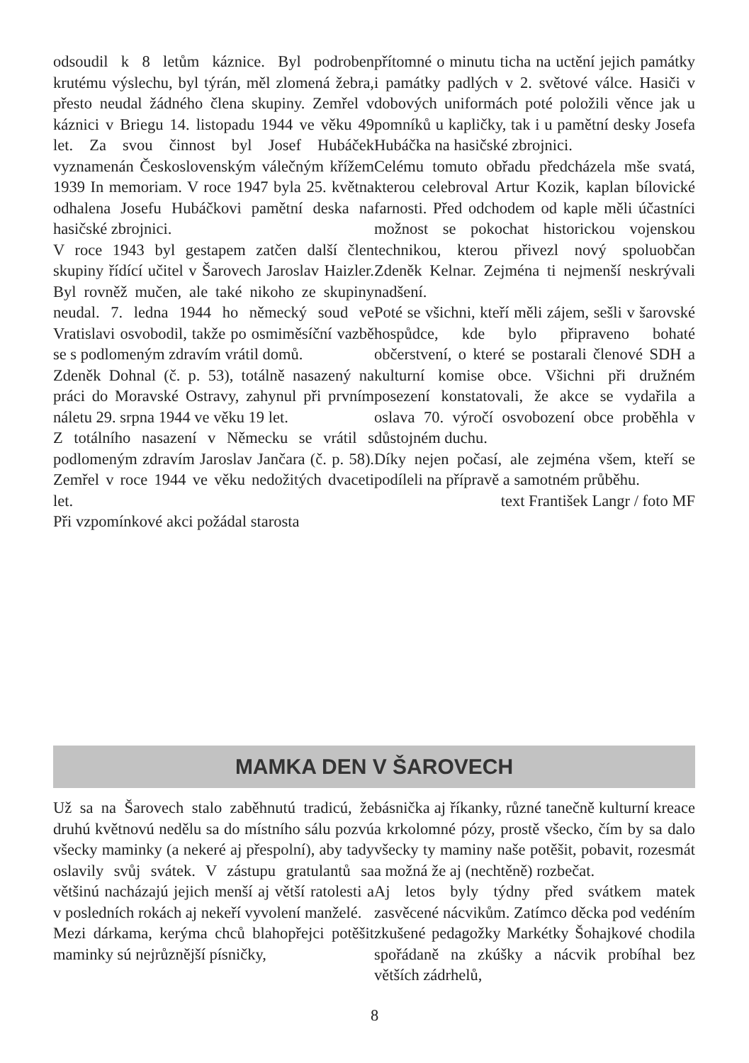odsoudil k 8 letům káznice. Byl podroben krutému výslechu, byl týrán, měl zlomená žebra, přesto neudal žádného člena skupiny. Zemřel v káznici v Briegu 14. listopadu 1944 ve věku 49 let. Za svou činnost byl Josef Hubáček vyznamenán Československým válečným křížem 1939 In memoriam. V roce 1947 byla 25. května odhalena Josefu Hubáčkovi pamětní deska na hasičské zbrojnici.
V roce 1943 byl gestapem zatčen další člen skupiny řídící učitel v Šarovech Jaroslav Haizler. Byl rovněž mučen, ale také nikoho ze skupiny neudal. 7. ledna 1944 ho německý soud ve Vratislavi osvobodil, takže po osmiměsíční vazbě se s podlomeným zdravím vrátil domů.
Zdeněk Dohnal (č. p. 53), totálně nasazený na práci do Moravské Ostravy, zahynul při prvním náletu 29. srpna 1944 ve věku 19 let.
Z totálního nasazení v Německu se vrátil s podlomeným zdravím Jaroslav Jančara (č. p. 58). Zemřel v roce 1944 ve věku nedožitých dvaceti let.
Při vzpomínkové akci požádal starosta
přítomné o minutu ticha na uctění jejich památky i památky padlých v 2. světové válce. Hasiči v dobových uniformách poté položili věnce jak u pomníků u kapličky, tak i u pamětní desky Josefa Hubáčka na hasičské zbrojnici.
Celému tomuto obřadu předcházela mše svatá, kterou celebroval Artur Kozik, kaplan bílovické farnosti. Před odchodem od kaple měli účastníci možnost se pokochat historickou vojenskou technikou, kterou přivezl nový spoluobčan Zdeněk Kelnar. Zejména ti nejmenší neskrývali nadšení.
Poté se všichni, kteří měli zájem, sešli v šarovské hospůdce, kde bylo připraveno bohaté občerstvení, o které se postarali členové SDH a kulturní komise obce. Všichni při družném posezení konstatovali, že akce se vydařila a oslava 70. výročí osvobození obce proběhla v důstojném duchu.
Díky nejen počasí, ale zejména všem, kteří se podíleli na přípravě a samotném průběhu.
text František Langr / foto MF
MAMKA DEN V ŠAROVECH
Už sa na Šarovech stalo zaběhnutú tradicú, že druhú květnovú nedělu sa do místního sálu pozvú všecky maminky (a nekeré aj přespolní), aby tady oslavily svůj svátek. V zástupu gratulantů sa většinú nacházajú jejich menší aj větší ratolesti a v posledních rokách aj nekeří vyvolení manželé.
Mezi dárkama, kerýma chců blahopřejci potěšit maminky sú nejrůznější písničky,
básnička aj říkanky, různé tanečně kulturní kreace a krkolomné pózy, prostě všecko, čím by sa dalo všecky ty maminy naše potěšit, pobavit, rozesmát a možná že aj (nechtěně) rozbečat.
Aj letos byly týdny před svátkem matek zasvěcené nácvikům. Zatímco děcka pod vedéním zkušené pedagožky Markétky Šohajkové chodila spořádaně na zkúšky a nácvik probíhal bez větších zádrhelů,
8